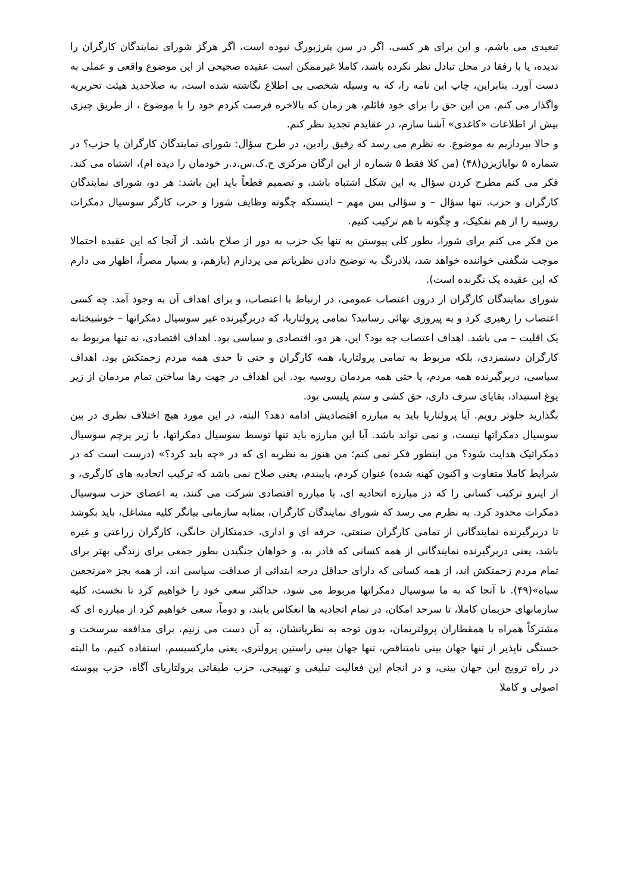تبعیدی می باشم، و این برای هر کسی، اگر در سن پترزبورگ نبوده است، اگر هرگز شورای نمایندگان کارگران را ندیده، یا با رفقا در محل تبادل نظر نکرده باشد، کاملا غیرممکن است عقیده صحیحی از این موضوع واقعی و عملی به دست آورد. بنابراین، چاپ این نامه را، که به وسیله شخصی بی اطلاع نگاشته شده است، به صلاحدید هیئت تحریریه واگذار می کنم. من این حق را برای خود قائلم، هر زمان که بالاخره فرصت کردم خود را با موضوع ، از طریق چیزی بیش از اطلاعات «کاغذی» آشنا سازم، در عقایدم تجدید نظر کنم.
و حالا بپردازیم به موضوع. به نظرم می رسد که رفیق رادین، در طرح سؤال: شورای نمایندگان کارگران یا حزب؟ در شماره ۵ نوایاژیزن(۴۸) (من کلا فقط ۵ شماره از این ارگان مرکزی ح.ک.س.د.ر خودمان را دیده ام)، اشتباه می کند. فکر می کنم مطرح کردن سؤال به این شکل اشتباه باشد، و تصمیم قطعاً باید این باشد: هر دو، شورای نمایندگان کارگران و حزب. تنها سؤال – و سؤالی بس مهم – اینستکه چگونه وظایف شورا و حزب کارگر سوسیال دمکرات روسیه را از هم تفکیک، و چگونه با هم ترکیب کنیم.
من فکر می کنم برای شورا، بطور کلی پیوستن به تنها یک حزب به دور از صلاح باشد. از آنجا که این عقیده احتمالا موجب شگفتی خواننده خواهد شد، بلادرنگ به توضیح دادن نظریاتم می پردازم (بازهم، و بسیار مصراً، اظهار می دارم که این عقیده یک نگرنده است).
شورای نمایندگان کارگران از درون اعتصاب عمومی، در ارتباط با اعتصاب، و برای اهداف آن به وجود آمد. چه کسی اعتصاب را رهبری کرد و به پیروزی نهائی رسانید؟ تمامی پرولتاریا، که دربرگیرنده غیر سوسیال دمکراتها – خوشبختانه یک اقلیت – می باشد. اهداف اعتصاب چه بود؟ این، هر دو، اقتصادی و سیاسی بود. اهداف اقتصادی، نه تنها مربوط به کارگران دستمزدی، بلکه مربوط به تمامی پرولتاریا، همه کارگران و حتی تا حدی همه مردم زحمتکش بود. اهداف سیاسی، دربرگیرنده همه مردم، یا حتی همه مردمان روسیه بود. این اهداف در جهت رها ساختن تمام مردمان از زیر یوغ استبداد، بقایای سرف داری، حق کشی و ستم پلیسی بود.
بگذارید جلوتر رویم. آیا پرولتاریا باید به مبارزه اقتصادیش ادامه دهد؟ البته، در این مورد هیچ اختلاف نظری در بین سوسیال دمکراتها نیست، و نمی تواند باشد. آیا این مبارزه باید تنها توسط سوسیال دمکراتها، یا زیر پرچم سوسیال دمکراتیک هدایت شود؟ من اینطور فکر نمی کنم؛ من هنوز به نظریه ای که در «چه باید کرد؟» (درست است که در شرایط کاملا متفاوت و اکنون کهنه شده) عنوان کردم، پایبندم، یعنی صلاح نمی باشد که ترکیب اتحادیه های کارگری، و از اینرو ترکیب کسانی را که در مبارزه اتحادیه ای، یا مبارزه اقتصادی شرکت می کنند، به اعضای حزب سوسیال دمکرات محدود کرد. به نظرم می رسد که شورای نمایندگان کارگران، بمثابه سازمانی بیانگر کلیه مشاغل، باید بکوشد تا دربرگیرنده نمایندگانی از تمامی کارگران صنعتی، حرفه ای و اداری، خدمتکاران خانگی، کارگران زراعتی و غیره باشد، یعنی دربرگیرنده نمایندگانی از همه کسانی که قادر به، و خواهان جنگیدن بطور جمعی برای زندگی بهتر برای تمام مردم زحمتکش اند، از همه کسانی که دارای حداقل درجه ابتدائی از صداقت سیاسی اند، از همه بجز «مرتجعین سیاه»(۴۹). تا آنجا که به ما سوسیال دمکراتها مربوط می شود، حداکثر سعی خود را خواهیم کرد تا نخست، کلیه سازمانهای حزبمان کاملا، تا سرحد امکان، در تمام اتحادیه ها انعکاس یابند، و دوماً، سعی خواهیم کرد از مبارزه ای که مشترکاً همراه با همقطاران پرولتریمان، بدون توجه به نظریاتشان، به آن دست می زنیم، برای مدافعه سرسخت و خستگی ناپذیر از تنها جهان بینی نامتناقض، تنها جهان بینی راستین پرولتری، یعنی مارکسیسم، استفاده کنیم. ما البته در راه ترویج این جهان بینی، و در انجام این فعالیت تبلیغی و تهییجی، حزب طبقاتی پرولتاریای آگاه، حزب پیوسته اصولی و کاملا